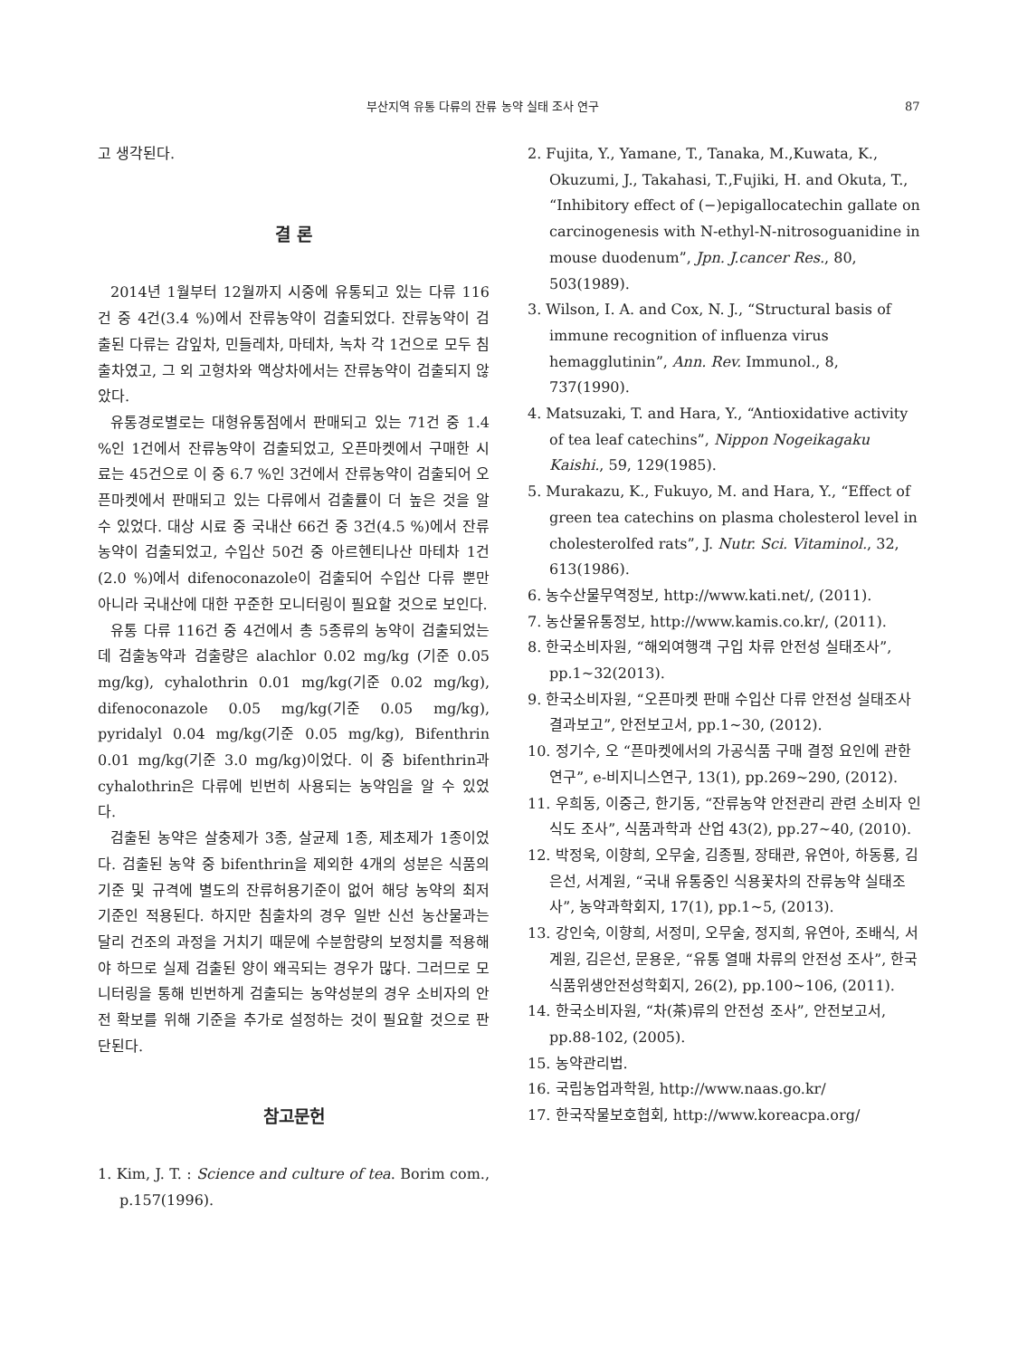부산지역 유통 다류의 잔류 농약 실태 조사 연구 87
고 생각된다.
결 론
2014년 1월부터 12월까지 시중에 유통되고 있는 다류 116건 중 4건(3.4 %)에서 잔류농약이 검출되었다. 잔류농약이 검출된 다류는 감잎차, 민들레차, 마테차, 녹차 각 1건으로 모두 침출차였고, 그 외 고형차와 액상차에서는 잔류농약이 검출되지 않았다.
유통경로별로는 대형유통점에서 판매되고 있는 71건 중 1.4 %인 1건에서 잔류농약이 검출되었고, 오픈마켓에서 구매한 시료는 45건으로 이 중 6.7 %인 3건에서 잔류농약이 검출되어 오픈마켓에서 판매되고 있는 다류에서 검출률이 더 높은 것을 알 수 있었다. 대상 시료 중 국내산 66건 중 3건(4.5 %)에서 잔류농약이 검출되었고, 수입산 50건 중 아르헨티나산 마테차 1건(2.0 %)에서 difenoconazole이 검출되어 수입산 다류 뿐만 아니라 국내산에 대한 꾸준한 모니터링이 필요할 것으로 보인다.
유통 다류 116건 중 4건에서 총 5종류의 농약이 검출되었는데 검출농약과 검출량은 alachlor 0.02 mg/kg (기준 0.05 mg/kg), cyhalothrin 0.01 mg/kg(기준 0.02 mg/kg), difenoconazole 0.05 mg/kg(기준 0.05 mg/kg), pyridalyl 0.04 mg/kg(기준 0.05 mg/kg), Bifenthrin 0.01 mg/kg(기준 3.0 mg/kg)이었다. 이 중 bifenthrin과 cyhalothrin은 다류에 빈번히 사용되는 농약임을 알 수 있었다.
검출된 농약은 살충제가 3종, 살균제 1종, 제초제가 1종이었다. 검출된 농약 중 bifenthrin을 제외한 4개의 성분은 식품의 기준 및 규격에 별도의 잔류허용기준이 없어 해당 농약의 최저 기준인 적용된다. 하지만 침출차의 경우 일반 신선 농산물과는 달리 건조의 과정을 거치기 때문에 수분함량의 보정치를 적용해야 하므로 실제 검출된 양이 왜곡되는 경우가 많다. 그러므로 모니터링을 통해 빈번하게 검출되는 농약성분의 경우 소비자의 안전 확보를 위해 기준을 추가로 설정하는 것이 필요할 것으로 판단된다.
참고문헌
1. Kim, J. T. : Science and culture of tea. Borim com., p.157(1996).
2. Fujita, Y., Yamane, T., Tanaka, M.,Kuwata, K., Okuzumi, J., Takahasi, T.,Fujiki, H. and Okuta, T., “Inhibitory effect of (−)epigallocatechin gallate on carcinogenesis with N-ethyl-N-nitrosoguanidine in mouse duodenum”, Jpn. J.cancer Res., 80, 503(1989).
3. Wilson, I. A. and Cox, N. J., “Structural basis of immune recognition of influenza virus hemagglutinin”, Ann. Rev. Immunol., 8, 737(1990).
4. Matsuzaki, T. and Hara, Y., “Antioxidative activity of tea leaf catechins”, Nippon Nogeikagaku Kaishi., 59, 129(1985).
5. Murakazu, K., Fukuyo, M. and Hara, Y., “Effect of green tea catechins on plasma cholesterol level in cholesterolfed rats”, J. Nutr. Sci. Vitaminol., 32, 613(1986).
6. 농수산물무역정보, http://www.kati.net/, (2011).
7. 농산물유통정보, http://www.kamis.co.kr/, (2011).
8. 한국소비자원, “해외여행객 구입 차류 안전성 실태조사”, pp.1~32(2013).
9. 한국소비자원, “오픈마켓 판매 수입산 다류 안전성 실태조사 결과보고”, 안전보고서, pp.1~30, (2012).
10. 정기수, 오 “픈마켓에서의 가공식품 구매 결정 요인에 관한 연구”, e-비지니스연구, 13(1), pp.269~290, (2012).
11. 우희동, 이중근, 한기동, “잔류농약 안전관리 관련 소비자 인식도 조사”, 식품과학과 산업 43(2), pp.27~40, (2010).
12. 박정욱, 이향희, 오무술, 김종필, 장태관, 유연아, 하동룡, 김은선, 서계원, “국내 유통중인 식용꽃차의 잔류농약 실태조사”, 농약과학회지, 17(1), pp.1~5, (2013).
13. 강인숙, 이향희, 서정미, 오무술, 정지희, 유연아, 조배식, 서계원, 김은선, 문용운, “유통 열매 차류의 안전성 조사”, 한국식품위생안전성학회지, 26(2), pp.100~106, (2011).
14. 한국소비자원, “차(茶)류의 안전성 조사”, 안전보고서, pp.88-102, (2005).
15. 농약관리법.
16. 국립농업과학원, http://www.naas.go.kr/
17. 한국작물보호협회, http://www.koreacpa.org/